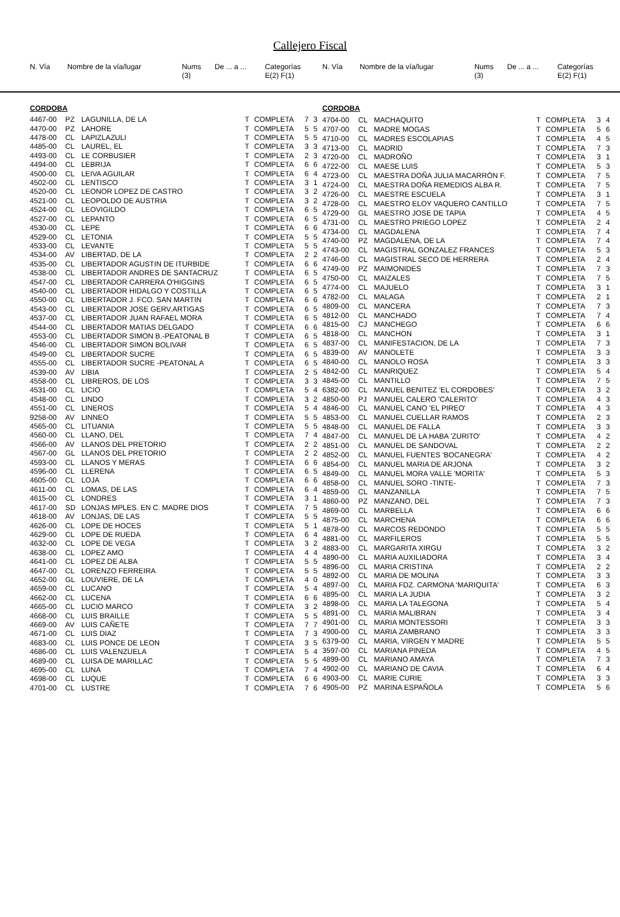Callejero Fiscal
| N. Vía | Nombre de la vía/lugar | Nums (3) | De ... a ... | Categorías E(2) F(1) |
| N. Vía | Nombre de la vía/lugar | Nums (3) | De ... a ... | Categorías E(2) F(1) |
| CORDOBA | | | | | | |
| 4467-00 | PZ | LAGUNILLA, DE LA | T | COMPLETA | 7 | 3 |
| 4470-00 | PZ | LAHORE | T | COMPLETA | 5 | 5 |
| 4478-00 | CL | LAPIZLAZULI | T | COMPLETA | 5 | 5 |
| 4485-00 | CL | LAUREL, EL | T | COMPLETA | 3 | 3 |
| 4493-00 | CL | LE CORBUSIER | T | COMPLETA | 2 | 3 |
| 4494-00 | CL | LEBRIJA | T | COMPLETA | 6 | 6 |
| 4500-00 | CL | LEIVA AGUILAR | T | COMPLETA | 6 | 4 |
| 4502-00 | CL | LENTISCO | T | COMPLETA | 3 | 1 |
| 4520-00 | CL | LEONOR LOPEZ DE CASTRO | T | COMPLETA | 3 | 2 |
| 4521-00 | CL | LEOPOLDO DE AUSTRIA | T | COMPLETA | 3 | 2 |
| 4524-00 | CL | LEOVIGILDO | T | COMPLETA | 6 | 5 |
| 4527-00 | CL | LEPANTO | T | COMPLETA | 6 | 5 |
| 4530-00 | CL | LEPE | T | COMPLETA | 6 | 6 |
| 4529-00 | CL | LETONIA | T | COMPLETA | 5 | 5 |
| 4533-00 | CL | LEVANTE | T | COMPLETA | 5 | 5 |
| 4534-00 | AV | LIBERTAD, DE LA | T | COMPLETA | 2 | 2 |
| 4535-00 | CL | LIBERTADOR AGUSTIN DE ITURBIDE | T | COMPLETA | 6 | 6 |
| 4538-00 | CL | LIBERTADOR ANDRES DE SANTACRUZ | T | COMPLETA | 6 | 5 |
| 4547-00 | CL | LIBERTADOR CARRERA O'HIGGINS | T | COMPLETA | 6 | 5 |
| 4540-00 | CL | LIBERTADOR HIDALGO Y COSTILLA | T | COMPLETA | 6 | 5 |
| 4550-00 | CL | LIBERTADOR J. FCO. SAN MARTIN | T | COMPLETA | 6 | 6 |
| 4543-00 | CL | LIBERTADOR JOSE GERV.ARTIGAS | T | COMPLETA | 6 | 5 |
| 4537-00 | CL | LIBERTADOR JUAN RAFAEL MORA | T | COMPLETA | 6 | 5 |
| 4544-00 | CL | LIBERTADOR MATIAS DELGADO | T | COMPLETA | 6 | 6 |
| 4553-00 | CL | LIBERTADOR SIMON B.-PEATONAL B | T | COMPLETA | 6 | 5 |
| 4546-00 | CL | LIBERTADOR SIMON BOLIVAR | T | COMPLETA | 6 | 5 |
| 4549-00 | CL | LIBERTADOR SUCRE | T | COMPLETA | 6 | 5 |
| 4555-00 | CL | LIBERTADOR SUCRE -PEATONAL A | T | COMPLETA | 6 | 5 |
| 4539-00 | AV | LIBIA | T | COMPLETA | 2 | 5 |
| 4558-00 | CL | LIBREROS, DE LOS | T | COMPLETA | 3 | 3 |
| 4531-00 | CL | LICIO | T | COMPLETA | 5 | 4 |
| 4548-00 | CL | LINDO | T | COMPLETA | 3 | 2 |
| 4551-00 | CL | LINEROS | T | COMPLETA | 5 | 4 |
| 9258-00 | AV | LINNEO | T | COMPLETA | 5 | 5 |
| 4565-00 | CL | LITUANIA | T | COMPLETA | 5 | 5 |
| 4560-00 | CL | LLANO, DEL | T | COMPLETA | 7 | 4 |
| 4566-00 | AV | LLANOS DEL PRETORIO | T | COMPLETA | 2 | 2 |
| 4567-00 | GL | LLANOS DEL PRETORIO | T | COMPLETA | 2 | 2 |
| 4593-00 | CL | LLANOS Y MERAS | T | COMPLETA | 6 | 6 |
| 4596-00 | CL | LLERENA | T | COMPLETA | 6 | 5 |
| 4605-00 | CL | LOJA | T | COMPLETA | 6 | 6 |
| 4611-00 | CL | LOMAS, DE LAS | T | COMPLETA | 6 | 4 |
| 4615-00 | CL | LONDRES | T | COMPLETA | 3 | 1 |
| 4617-00 | SD | LONJAS MPLES. EN C. MADRE DIOS | T | COMPLETA | 7 | 5 |
| 4618-00 | AV | LONJAS, DE LAS | T | COMPLETA | 5 | 5 |
| 4626-00 | CL | LOPE DE HOCES | T | COMPLETA | 5 | 1 |
| 4629-00 | CL | LOPE DE RUEDA | T | COMPLETA | 6 | 4 |
| 4632-00 | CL | LOPE DE VEGA | T | COMPLETA | 3 | 2 |
| 4638-00 | CL | LOPEZ AMO | T | COMPLETA | 4 | 4 |
| 4641-00 | CL | LOPEZ DE ALBA | T | COMPLETA | 5 | 5 |
| 4647-00 | CL | LORENZO FERREIRA | T | COMPLETA | 5 | 5 |
| 4652-00 | GL | LOUVIERE, DE LA | T | COMPLETA | 4 | 0 |
| 4659-00 | CL | LUCANO | T | COMPLETA | 5 | 4 |
| 4662-00 | CL | LUCENA | T | COMPLETA | 6 | 6 |
| 4665-00 | CL | LUCIO MARCO | T | COMPLETA | 3 | 2 |
| 4668-00 | CL | LUIS BRAILLE | T | COMPLETA | 5 | 5 |
| 4669-00 | AV | LUIS CAÑETE | T | COMPLETA | 7 | 7 |
| 4671-00 | CL | LUIS DIAZ | T | COMPLETA | 7 | 3 |
| 4683-00 | CL | LUIS PONCE DE LEON | T | COMPLETA | 3 | 5 |
| 4686-00 | CL | LUIS VALENZUELA | T | COMPLETA | 5 | 4 |
| 4689-00 | CL | LUISA DE MARILLAC | T | COMPLETA | 5 | 5 |
| 4695-00 | CL | LUNA | T | COMPLETA | 7 | 4 |
| 4698-00 | CL | LUQUE | T | COMPLETA | 6 | 6 |
| 4701-00 | CL | LUSTRE | T | COMPLETA | 7 | 6 |
| CORDOBA | | | | | | |
| 4704-00 | CL | MACHAQUITO | T | COMPLETA | 3 | 4 |
| 4707-00 | CL | MADRE MOGAS | T | COMPLETA | 5 | 6 |
| 4710-00 | CL | MADRES ESCOLAPIAS | T | COMPLETA | 4 | 5 |
| 4713-00 | CL | MADRID | T | COMPLETA | 7 | 3 |
| 4720-00 | CL | MADROÑO | T | COMPLETA | 3 | 1 |
| 4722-00 | CL | MAESE LUIS | T | COMPLETA | 5 | 3 |
| 4723-00 | CL | MAESTRA DOÑA JULIA MACARRÓN F. | T | COMPLETA | 7 | 5 |
| 4724-00 | CL | MAESTRA DOÑA REMEDIOS ALBA R. | T | COMPLETA | 7 | 5 |
| 4726-00 | CL | MAESTRE ESCUELA | T | COMPLETA | 3 | 1 |
| 4728-00 | CL | MAESTRO ELOY VAQUERO CANTILLO | T | COMPLETA | 7 | 5 |
| 4729-00 | GL | MAESTRO JOSE DE TAPIA | T | COMPLETA | 4 | 5 |
| 4731-00 | CL | MAESTRO PRIEGO LOPEZ | T | COMPLETA | 2 | 4 |
| 4734-00 | CL | MAGDALENA | T | COMPLETA | 7 | 4 |
| 4740-00 | PZ | MAGDALENA, DE LA | T | COMPLETA | 7 | 4 |
| 4743-00 | CL | MAGISTRAL GONZALEZ FRANCES | T | COMPLETA | 5 | 3 |
| 4746-00 | CL | MAGISTRAL SECO DE HERRERA | T | COMPLETA | 2 | 4 |
| 4749-00 | PZ | MAIMONIDES | T | COMPLETA | 7 | 3 |
| 4750-00 | CL | MAIZALES | T | COMPLETA | 7 | 5 |
| 4774-00 | CL | MAJUELO | T | COMPLETA | 3 | 1 |
| 4782-00 | CL | MALAGA | T | COMPLETA | 2 | 1 |
| 4809-00 | CL | MANCERA | T | COMPLETA | 7 | 3 |
| 4812-00 | CL | MANCHADO | T | COMPLETA | 7 | 4 |
| 4815-00 | CJ | MANCHEGO | T | COMPLETA | 6 | 6 |
| 4818-00 | CL | MANCHON | T | COMPLETA | 3 | 1 |
| 4837-00 | CL | MANIFESTACION, DE LA | T | COMPLETA | 7 | 3 |
| 4839-00 | AV | MANOLETE | T | COMPLETA | 3 | 3 |
| 4840-00 | CL | MANOLO ROSA | T | COMPLETA | 3 | 3 |
| 4842-00 | CL | MANRIQUEZ | T | COMPLETA | 5 | 4 |
| 4845-00 | CL | MANTILLO | T | COMPLETA | 7 | 5 |
| 6382-00 | CL | MANUEL BENITEZ 'EL CORDOBES' | T | COMPLETA | 3 | 2 |
| 4850-00 | PJ | MANUEL CALERO 'CALERITO' | T | COMPLETA | 4 | 3 |
| 4846-00 | CL | MANUEL CANO 'EL PIREO' | T | COMPLETA | 4 | 3 |
| 4853-00 | CL | MANUEL CUELLAR RAMOS | T | COMPLETA | 2 | 3 |
| 4848-00 | CL | MANUEL DE FALLA | T | COMPLETA | 3 | 3 |
| 4847-00 | CL | MANUEL DE LA HABA 'ZURITO' | T | COMPLETA | 4 | 2 |
| 4851-00 | CL | MANUEL DE SANDOVAL | T | COMPLETA | 2 | 2 |
| 4852-00 | CL | MANUEL FUENTES 'BOCANEGRA' | T | COMPLETA | 4 | 2 |
| 4854-00 | CL | MANUEL MARIA DE ARJONA | T | COMPLETA | 3 | 2 |
| 4849-00 | CL | MANUEL MORA VALLE 'MORITA' | T | COMPLETA | 5 | 3 |
| 4858-00 | CL | MANUEL SORO -TINTE- | T | COMPLETA | 7 | 3 |
| 4859-00 | CL | MANZANILLA | T | COMPLETA | 7 | 5 |
| 4860-00 | PZ | MANZANO, DEL | T | COMPLETA | 7 | 3 |
| 4869-00 | CL | MARBELLA | T | COMPLETA | 6 | 6 |
| 4875-00 | CL | MARCHENA | T | COMPLETA | 6 | 6 |
| 4878-00 | CL | MARCOS REDONDO | T | COMPLETA | 5 | 5 |
| 4881-00 | CL | MARFILEROS | T | COMPLETA | 5 | 5 |
| 4883-00 | CL | MARGARITA XIRGU | T | COMPLETA | 3 | 2 |
| 4890-00 | CL | MARIA AUXILIADORA | T | COMPLETA | 3 | 4 |
| 4896-00 | CL | MARIA CRISTINA | T | COMPLETA | 2 | 2 |
| 4892-00 | CL | MARIA DE MOLINA | T | COMPLETA | 3 | 3 |
| 4897-00 | CL | MARIA FDZ. CARMONA 'MARIQUITA' | T | COMPLETA | 6 | 3 |
| 4895-00 | CL | MARIA LA JUDIA | T | COMPLETA | 3 | 2 |
| 4898-00 | CL | MARIA LA TALEGONA | T | COMPLETA | 5 | 4 |
| 4891-00 | CL | MARIA MALIBRAN | T | COMPLETA | 3 | 4 |
| 4901-00 | CL | MARIA MONTESSORI | T | COMPLETA | 3 | 3 |
| 4900-00 | CL | MARIA ZAMBRANO | T | COMPLETA | 3 | 3 |
| 6379-00 | CL | MARIA, VIRGEN Y MADRE | T | COMPLETA | 5 | 5 |
| 3597-00 | CL | MARIANA PINEDA | T | COMPLETA | 4 | 5 |
| 4899-00 | CL | MARIANO AMAYA | T | COMPLETA | 7 | 3 |
| 4902-00 | CL | MARIANO DE CAVIA | T | COMPLETA | 6 | 4 |
| 4903-00 | CL | MARIE CURIE | T | COMPLETA | 3 | 3 |
| 4905-00 | PZ | MARINA ESPAÑOLA | T | COMPLETA | 5 | 6 |